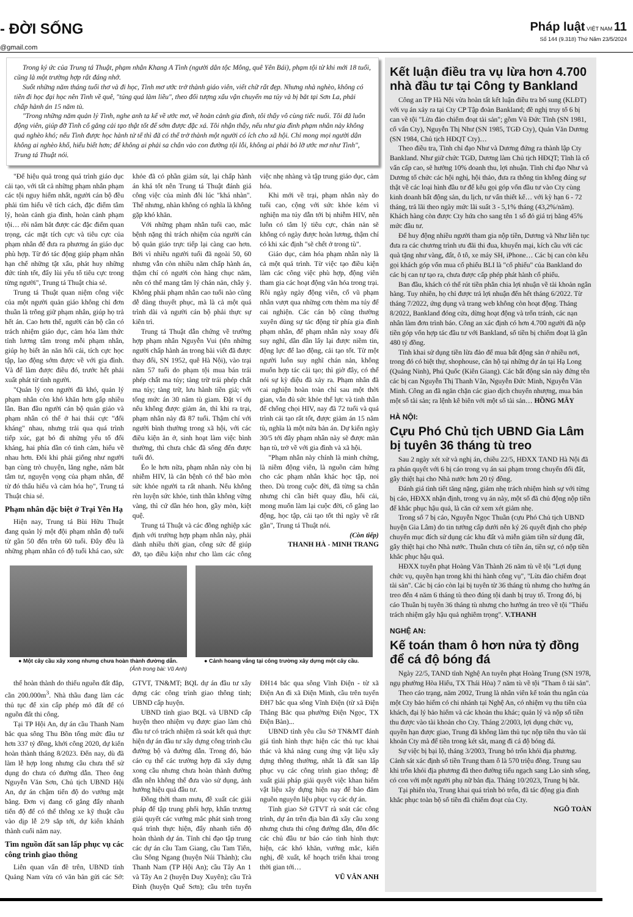- ĐỜI SỐNG
Pháp luật VIỆT NAM 11
Số 144 (9.318) Thứ Năm 23/5/2024
@gmail.com
Trong ký ức của Trung tá Thuật, phạm nhân Khang A Tình (người dân tộc Mông, quê Yên Bái), phạm tội từ khi mới 18 tuổi, cũng là một trường hợp rất đáng nhớ.
Suốt những năm tháng tuổi thơ và đi học, Tình mơ ước trở thành giáo viên, viết chữ rất đẹp. Nhưng nhà nghèo, không có tiền đi học đại học nên Tình về quê, "túng quá làm liều", theo đối tượng xấu vận chuyển ma túy và bị bắt tại Sơn La, phải chấp hành án 15 năm tù.
"Trong những năm quản lý Tình, nghe anh ta kể về ước mơ, về hoàn cảnh gia đình, tôi thấy vô cùng tiếc nuối. Tôi đã luôn động viên, giúp đỡ Tình cố gắng cải tạo thật tốt để sớm được đặc xá. Tôi nhận thấy, nếu như gia đình phạm nhân này không quá nghèo khó; nếu Tình được học hành tử tế thì đã có thể trở thành một người có ích cho xã hội. Chỉ mong mọi người dân không ai nghèo khổ, hiểu biết hơn; để không ai phải sa chân vào con đường tội lỗi, không ai phải bỏ lỡ ước mơ như Tình", Trung tá Thuật nói.
"Để hiệu quả trong quá trình giáo dục cải tạo, với tất cả những phạm nhân phạm các tội nguy hiểm nhất, người cán bộ đều phải tìm hiểu về tích cách, đặc điểm tâm lý, hoàn cảnh gia đình, hoàn cảnh phạm tội… rồi nắm bắt được các đặc điểm quan trọng, các mặt tích cực và tiêu cực của phạm nhân để đưa ra phương án giáo dục phù hợp. Từ đó tác động giúp phạm nhân hạn chế những tật xấu, phát huy những đức tính tốt, đẩy lùi yếu tố tiêu cực trong từng người", Trung tá Thuật chia sẻ.
Trung tá Thuật quan niệm công việc của một người quản giáo không chỉ đơn thuần là trông giữ phạm nhân, giúp họ trả hết án. Cao hơn thế, người cán bộ cần có trách nhiệm giáo dục, cảm hóa làm thức tỉnh lương tâm trong mỗi phạm nhân, giúp họ biết ăn năn hối cải, tích cực học tập, lao động sớm được về với gia đình. Và để làm được điều đó, trước hết phải xuất phát từ tình người.
"Quản lý con người đã khó, quản lý phạm nhân còn khó khăn hơn gấp nhiều lần. Ban đầu người cán bộ quản giáo và phạm nhân có thể ở hai thái cực "đối kháng" nhau, nhưng trải qua quá trình tiếp xúc, gạt bỏ đi những yếu tố đối kháng, hai phía dần có tình cảm, hiểu về nhau hơn. Đôi khi phải giống như người bạn cùng trò chuyện, lắng nghe, nắm bắt tâm tư, nguyện vọng của phạm nhân, để từ đó thấu hiểu và cảm hóa họ", Trung tá Thuật chia sẻ.
Phạm nhân đặc biệt ở Trại Yên Hạ
Hiện nay, Trung tá Bùi Hữu Thuật đang quản lý một đội phạm nhân độ tuổi từ gần 50 đến trên 60 tuổi. Đây đều là những phạm nhân có độ tuổi khá cao, sức khỏe đã có phần giảm sút, lại chấp hành án khá tốt nên Trung tá Thuật đánh giá công việc của mình đôi lúc "khá nhàn". Thế nhưng, nhàn không có nghĩa là không gặp khó khăn.
Với những phạm nhân tuổi cao, mắc bệnh nặng thì trách nhiệm của người cán bộ quản giáo trực tiếp lại càng cao hơn. Bởi vì nhiều người tuổi đã ngoài 50, 60 nhưng vẫn còn nhiều năm chấp hành án, thậm chí có người còn hàng chục năm, nên có thể mang tâm lý chán nản, chây ỳ. Không phải phạm nhân cao tuổi nào cũng dễ dàng thuyết phục, mà là cả một quá trình dài và người cán bộ phải thực sự kiên trì.
Trung tá Thuật dẫn chứng về trường hợp phạm nhân Nguyễn Vui (tên những người chấp hành án trong bài viết đã được thay đổi, SN 1952, quê Hà Nội), vào trại năm 57 tuổi do phạm tội mua bán trái phép chất ma túy; tàng trữ trái phép chất ma túy; tàng trữ, lưu hành tiền giả; với tổng mức án 30 năm tù giam. Đặt ví dụ nếu không được giảm án, thì khi ra trại, phạm nhân này đã 87 tuổi. Thậm chí với người bình thường trong xã hội, với các điều kiện ăn ở, sinh hoạt làm việc bình thường, thì chưa chắc đã sống đến được tuổi đó.
Éo le hơn nữa, phạm nhân này còn bị nhiễm HIV, là căn bệnh có thể bào mòn sức khỏe người ta rất nhanh. Nếu không rèn luyện sức khỏe, tinh thần không vững vàng, thì cứ dần héo hon, gầy mòn, kiệt quệ.
Trung tá Thuật và các đồng nghiệp xác định với trường hợp phạm nhân này, phải dành nhiều thời gian, công sức để giúp đỡ, tạo điều kiện như cho làm các công việc nhẹ nhàng và tập trung giáo dục, cảm hóa.
Khi mới về trại, phạm nhân này do tuổi cao, cộng với sức khỏe kém vì nghiện ma túy dẫn tới bị nhiễm HIV, nên luôn có tâm lý tiêu cực, chán nản sẽ không có ngày được hoàn lương, thậm chí có khi xác định "sẽ chết ở trong tù".
Giáo dục, cảm hóa phạm nhân này là cả một quá trình. Từ việc tạo điều kiện làm các công việc phù hợp, động viên tham gia các hoạt động văn hóa trong trại. Rồi ngày ngày động viên, cổ vũ phạm nhân vượt qua những cơn thèm ma túy để cai nghiện. Các cán bộ cũng thường xuyên dùng sự tác động từ phía gia đình phạm nhân, để phạm nhân này xoay đổi suy nghĩ, dần dần lấy lại được niềm tin, động lực để lao động, cải tạo tốt. Từ một người luôn suy nghĩ chán nản, không muốn hợp tác cải tạo; thì giờ đây, có thể nói sự kỳ diệu đã xảy ra. Phạm nhân đã cai nghiện hoàn toàn chỉ sau một thời gian, vẫn đủ sức khỏe thể lực và tinh thần để chống chọi HIV, nay đã 72 tuổi và quá trình cải tạo rất tốt, được giảm án 15 năm tù, nghĩa là một nửa bản án. Dự kiến ngày 30/5 tới đây phạm nhân này sẽ được mãn hạn tù, trở về với gia đình và xã hội.
"Phạm nhân này chính là minh chứng, là niềm động viên, là nguồn cảm hứng cho các phạm nhân khác học tập, noi theo. Dù trong cuộc đời, đã từng sa chân nhưng chỉ cần biết quay đầu, hối cải, mong muốn làm lại cuộc đời, cố gắng lao động, học tập, cải tạo tốt thì ngày về rất gần", Trung tá Thuật nói.
(Còn tiếp)
THANH HÀ - MINH TRANG
● Một cây cầu xây xong nhưng chưa hoàn thành đường dẫn.
(Ảnh trong bài: Vũ Anh)
● Cảnh hoang vắng tại công trường xây dựng một cây cầu.
thể hoàn thành do thiếu nguồn đất đắp, cần 200.000m<sup>3</sup>. Nhà thầu đang làm các thủ tục để xin cấp phép mỏ đất để có nguồn đất thi công.
Tại TP Hội An, dự án cầu Thanh Nam bắc qua sông Thu Bồn tổng mức đầu tư hơn 337 tỷ đồng, khởi công 2020, dự kiến hoàn thành tháng 8/2023. Đến nay, dù đã làm lễ hợp long nhưng cầu chưa thể sử dụng do chưa có đường dẫn. Theo ông Nguyễn Văn Sơn, Chủ tịch UBND Hội An, dự án chậm tiến độ do vướng mặt bằng. Đơn vị đang cố gắng đẩy nhanh tiến độ để có thể thông xe kỹ thuật cầu vào dịp lễ 2/9 sắp tới, dự kiến khánh thành cuối năm nay.
Tìm nguồn đất san lấp phục vụ các công trình giao thông
Liên quan vấn đề trên, UBND tỉnh Quảng Nam vừa có văn bản gửi các Sở: GTVT, TN&MT; BQL dự án đầu tư xây dựng các công trình giao thông tỉnh; UBND cấp huyện.
UBND tỉnh giao BQL và UBND cấp huyện theo nhiệm vụ được giao làm chủ đầu tư có trách nhiệm rà soát kết quả thực hiện dự án đầu tư xây dựng công trình cầu đường bộ và đường dẫn. Trong đó, báo cáo cụ thể các trường hợp đã xây dựng xong cầu nhưng chưa hoàn thành đường dẫn nên không thể đưa vào sử dụng, ảnh hưởng hiệu quả đầu tư.
Đồng thời tham mưu, đề xuất các giải pháp để tập trung phối hợp, khẩn trương giải quyết các vướng mắc phát sinh trong quá trình thực hiện, đẩy nhanh tiến độ hoàn thành dự án. Tỉnh chỉ đạo tập trung các dự án cầu Tam Giang, cầu Tam Tiến, cầu Sông Ngang (huyện Núi Thành); cầu Thanh Nam (TP Hội An); cầu Tây An 1 và Tây An 2 (huyện Duy Xuyên); cầu Trà Đình (huyện Quế Sơn); cầu trên tuyến ĐH14 bắc qua sông Vĩnh Điện - từ xã Điện An đi xã Điện Minh, cầu trên tuyến ĐH7 bắc qua sông Vĩnh Điện (từ xã Điện Thắng Bắc qua phường Điện Ngọc, TX Điện Bàn)...
UBND tỉnh yêu cầu Sở TN&MT đánh giá tình hình thực hiện các thủ tục khai thác và khả năng cung ứng vật liệu xây dựng thông thường, nhất là đất san lấp phục vụ các công trình giao thông; đề xuất giải pháp giải quyết việc khan hiếm vật liệu xây dựng hiện nay để bảo đảm nguồn nguyên liệu phục vụ các dự án.
Tỉnh giao Sở GTVT rà soát các công trình, dự án trên địa bàn đã xây cầu xong nhưng chưa thi công đường dẫn, đôn đốc các chủ đầu tư báo cáo tình hình thực hiện, các khó khăn, vướng mắc, kiến nghị, đề xuất, kế hoạch triển khai trong thời gian tới…
VŨ VÂN ANH
Kết luận điều tra vụ lừa hơn 4.700 nhà đầu tư tại Công ty Bankland
Công an TP Hà Nội vừa hoàn tất kết luận điều tra bổ sung (KLĐT) với vụ án xảy ra tại Cty CP Tập đoàn Bankland; đề nghị truy tố 6 bị can về tội "Lừa đảo chiếm đoạt tài sản"; gồm Vũ Đức Tĩnh (SN 1981, cố vấn Cty), Nguyễn Thị Như (SN 1985, TGĐ Cty), Quản Văn Dương (SN 1984, Chủ tịch HĐQT Cty)…
Theo điều tra, Tĩnh chỉ đạo Như và Dương đứng ra thành lập Cty Bankland. Như giữ chức TGĐ, Dương làm Chủ tịch HĐQT; Tĩnh là cố vấn cấp cao, sẽ hưởng 10% doanh thu, lợi nhuận. Tĩnh chỉ đạo Như và Dương tổ chức các hội nghị, hội thảo, đưa ra thông tin không đúng sự thật về các loại hình đầu tư để kêu gọi góp vốn đầu tư vào Cty cùng kinh doanh bất động sản, du lịch, tư vấn thiết kế… với kỳ hạn 6 - 72 tháng, trả lãi theo ngày mức lãi suất 3 - 5,1% tháng (43,2%/năm). Khách hàng còn được Cty hứa cho sang tên 1 sổ đỏ giá trị bằng 45% mức đầu tư.
Để huy động nhiều người tham gia nộp tiền, Dương và Như liên tục đưa ra các chương trình ưu đãi thi đua, khuyến mại, kích cầu với các quà tặng như vàng, đất, ô tô, xe máy SH, iPhone… Các bị can còn kêu gọi khách góp vốn mua cổ phiếu BLI là "cổ phiếu" của Bankland do các bị can tự tạo ra, chưa được cấp phép phát hành cổ phiếu.
Ban đầu, khách có thể rút tiền phân chia lợi nhuận về tài khoản ngân hàng. Tuy nhiên, họ chỉ được trả lợi nhuận đến hết tháng 6/2022. Từ tháng 7/2022, ứng dụng và trang web không còn hoạt động. Tháng 8/2022, Bankland đóng cửa, dừng hoạt động và trốn tránh, các nạn nhân làm đơn trình báo. Công an xác định có hơn 4.700 người đã nộp tiền góp vốn hợp tác đầu tư với Bankland, số tiền bị chiếm đoạt là gần 480 tỷ đồng.
Tĩnh khai sử dụng tiền lừa đảo để mua bất động sản ở nhiều nơi, trong đó có biệt thự, shophouse, căn hộ tại những dự án tại Hạ Long (Quảng Ninh), Phú Quốc (Kiên Giang). Các bất động sản này đứng tên các bị can Nguyễn Thị Thanh Vân, Nguyễn Đức Minh, Nguyễn Văn Minh. Công an đã ngăn chặn các giao dịch chuyển nhượng, mua bán một số tài sản; ra lệnh kê biên với một số tài sản… HỒNG MÂY
HÀ NỘI:
Cựu Phó Chủ tịch UBND Gia Lâm bị tuyên 36 tháng tù treo
Sau 2 ngày xét xử và nghị án, chiều 22/5, HĐXX TAND Hà Nội đã ra phán quyết với 6 bị cáo trong vụ án sai phạm trong chuyển đổi đất, gây thiệt hại cho Nhà nước hơn 20 tỷ đồng.
Đánh giá tình tiết tăng nặng, giảm nhẹ trách nhiệm hình sự với từng bị cáo, HĐXX nhận định, trong vụ án này, một số đã chủ động nộp tiền để khắc phục hậu quả, là căn cứ xem xét giảm nhẹ.
Trong số 7 bị cáo, Nguyễn Ngọc Thuần (cựu Phó Chủ tịch UBND huyện Gia Lâm) do tin tưởng cấp dưới nên ký 26 quyết định cho phép chuyển mục đích sử dụng các khu đất và miễn giảm tiền sử dụng đất, gây thiệt hại cho Nhà nước. Thuần chưa có tiền án, tiền sự, có nộp tiền khắc phục hậu quả.
HĐXX tuyên phạt Hoàng Văn Thành 26 năm tù về tội "Lợi dụng chức vụ, quyền hạn trong khi thi hành công vụ", "Lừa đảo chiếm đoạt tài sản". Các bị cáo còn lại bị tuyên từ 36 tháng tù nhưng cho hưởng án treo đến 4 năm 6 tháng tù theo đúng tội danh bị truy tố. Trong đó, bị cáo Thuần bị tuyên 36 tháng tù nhưng cho hưởng án treo về tội "Thiếu trách nhiệm gây hậu quả nghiêm trọng". V.THANH
NGHỆ AN:
Kế toán tham ô hơn nửa tỷ đồng để cá độ bóng đá
Ngày 22/5, TAND tỉnh Nghệ An tuyên phạt Hoàng Trung (SN 1978, ngụ phường Hòa Hiếu, TX Thái Hòa) 7 năm tù về tội "Tham ô tài sản".
Theo cáo trạng, năm 2002, Trung là nhân viên kế toán thu ngân của một Cty bảo hiểm có chi nhánh tại Nghệ An, có nhiệm vụ thu tiền của khách, đại lý bảo hiểm và các khoản thu khác; quản lý và nộp số tiền thu được vào tài khoản cho Cty. Tháng 2/2003, lợi dụng chức vụ, quyền hạn được giao, Trung đã không làm thủ tục nộp tiền thu vào tài khoản Cty mà để tiền trong két sắt, mang đi cá độ bóng đá.
Sự việc bị bại lộ, tháng 3/2003, Trung bỏ trốn khỏi địa phương. Cảnh sát xác định số tiền Trung tham ô là 570 triệu đồng. Trung sau khi trốn khỏi địa phương đã theo đường tiểu ngạch sang Lào sinh sống, có con với một người phụ nữ bản địa. Tháng 10/2023, Trung bị bắt.
Tại phiên tòa, Trung khai quá trình bỏ trốn, đã tác động gia đình khắc phục toàn bộ số tiền đã chiếm đoạt của Cty.
NGÔ TOÀN